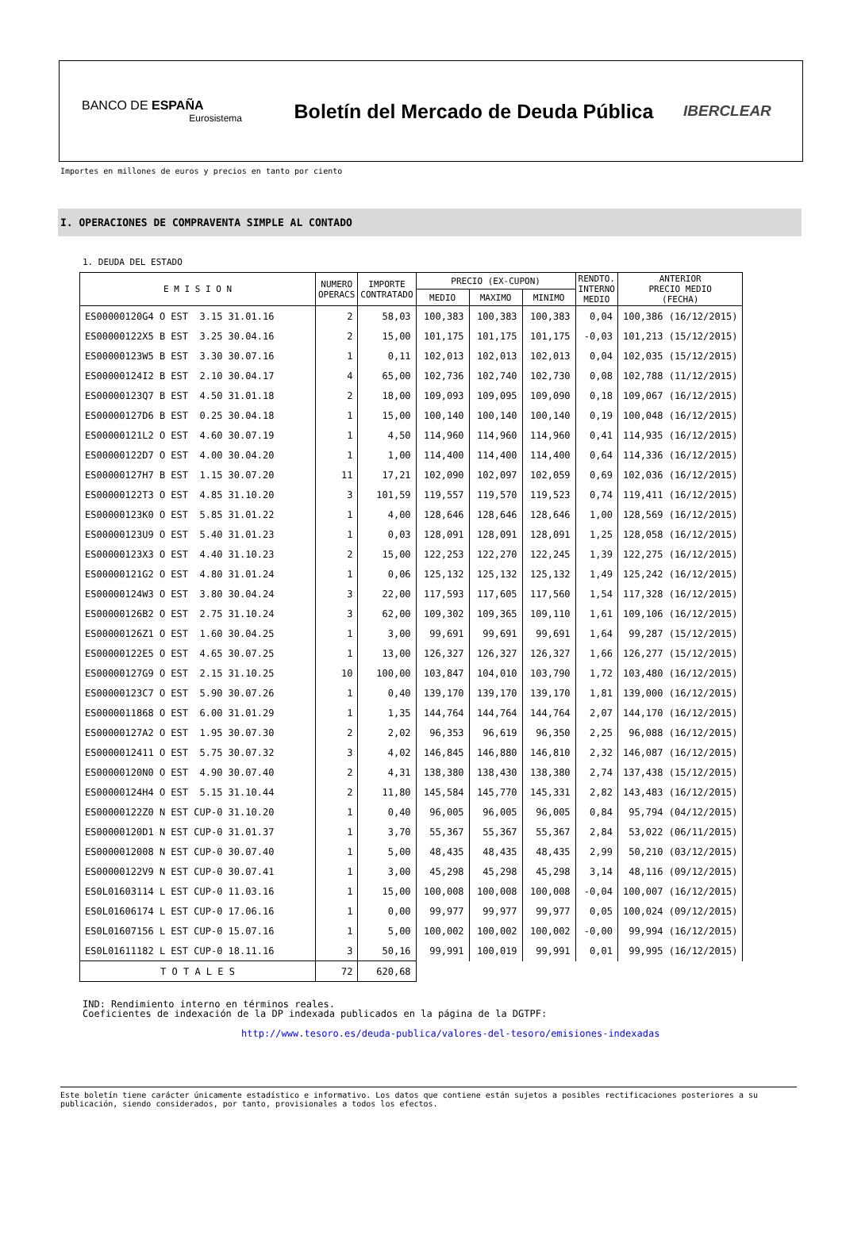BANCO DE ESPAÑA
Eurosistema
Boletín del Mercado de Deuda Pública
IBERCLEAR
Importes en millones de euros y precios en tanto por ciento
I. OPERACIONES DE COMPRAVENTA SIMPLE AL CONTADO
1. DEUDA DEL ESTADO
| E M I S I O N | NUMERO OPERACS | IMPORTE CONTRATADO | PRECIO (EX-CUPON) | | | RENDTO. INTERNO MEDIO | ANTERIOR PRECIO MEDIO (FECHA) |
| --- | --- | --- | --- | --- | --- | --- | --- |
| | | | MEDIO | MAXIMO | MINIMO | | |
| ES00000120G4 O EST 3.15 31.01.16 | 2 | 58,03 | 100,383 | 100,383 | 100,383 | 0,04 | 100,386 (16/12/2015) |
| ES00000122X5 B EST 3.25 30.04.16 | 2 | 15,00 | 101,175 | 101,175 | 101,175 | -0,03 | 101,213 (15/12/2015) |
| ES00000123W5 B EST 3.30 30.07.16 | 1 | 0,11 | 102,013 | 102,013 | 102,013 | 0,04 | 102,035 (15/12/2015) |
| ES00000124I2 B EST 2.10 30.04.17 | 4 | 65,00 | 102,736 | 102,740 | 102,730 | 0,08 | 102,788 (11/12/2015) |
| ES00000123Q7 B EST 4.50 31.01.18 | 2 | 18,00 | 109,093 | 109,095 | 109,090 | 0,18 | 109,067 (16/12/2015) |
| ES00000127D6 B EST 0.25 30.04.18 | 1 | 15,00 | 100,140 | 100,140 | 100,140 | 0,19 | 100,048 (16/12/2015) |
| ES00000121L2 O EST 4.60 30.07.19 | 1 | 4,50 | 114,960 | 114,960 | 114,960 | 0,41 | 114,935 (16/12/2015) |
| ES00000122D7 O EST 4.00 30.04.20 | 1 | 1,00 | 114,400 | 114,400 | 114,400 | 0,64 | 114,336 (16/12/2015) |
| ES00000127H7 B EST 1.15 30.07.20 | 11 | 17,21 | 102,090 | 102,097 | 102,059 | 0,69 | 102,036 (16/12/2015) |
| ES00000122T3 O EST 4.85 31.10.20 | 3 | 101,59 | 119,557 | 119,570 | 119,523 | 0,74 | 119,411 (16/12/2015) |
| ES00000123K0 O EST 5.85 31.01.22 | 1 | 4,00 | 128,646 | 128,646 | 128,646 | 1,00 | 128,569 (16/12/2015) |
| ES00000123U9 O EST 5.40 31.01.23 | 1 | 0,03 | 128,091 | 128,091 | 128,091 | 1,25 | 128,058 (16/12/2015) |
| ES00000123X3 O EST 4.40 31.10.23 | 2 | 15,00 | 122,253 | 122,270 | 122,245 | 1,39 | 122,275 (16/12/2015) |
| ES00000121G2 O EST 4.80 31.01.24 | 1 | 0,06 | 125,132 | 125,132 | 125,132 | 1,49 | 125,242 (16/12/2015) |
| ES00000124W3 O EST 3.80 30.04.24 | 3 | 22,00 | 117,593 | 117,605 | 117,560 | 1,54 | 117,328 (16/12/2015) |
| ES00000126B2 O EST 2.75 31.10.24 | 3 | 62,00 | 109,302 | 109,365 | 109,110 | 1,61 | 109,106 (16/12/2015) |
| ES00000126Z1 O EST 1.60 30.04.25 | 1 | 3,00 | 99,691 | 99,691 | 99,691 | 1,64 | 99,287 (15/12/2015) |
| ES00000122E5 O EST 4.65 30.07.25 | 1 | 13,00 | 126,327 | 126,327 | 126,327 | 1,66 | 126,277 (15/12/2015) |
| ES00000127G9 O EST 2.15 31.10.25 | 10 | 100,00 | 103,847 | 104,010 | 103,790 | 1,72 | 103,480 (16/12/2015) |
| ES00000123C7 O EST 5.90 30.07.26 | 1 | 0,40 | 139,170 | 139,170 | 139,170 | 1,81 | 139,000 (16/12/2015) |
| ES0000011868 O EST 6.00 31.01.29 | 1 | 1,35 | 144,764 | 144,764 | 144,764 | 2,07 | 144,170 (16/12/2015) |
| ES00000127A2 O EST 1.95 30.07.30 | 2 | 2,02 | 96,353 | 96,619 | 96,350 | 2,25 | 96,088 (16/12/2015) |
| ES0000012411 O EST 5.75 30.07.32 | 3 | 4,02 | 146,845 | 146,880 | 146,810 | 2,32 | 146,087 (16/12/2015) |
| ES00000120N0 O EST 4.90 30.07.40 | 2 | 4,31 | 138,380 | 138,430 | 138,380 | 2,74 | 137,438 (15/12/2015) |
| ES00000124H4 O EST 5.15 31.10.44 | 2 | 11,80 | 145,584 | 145,770 | 145,331 | 2,82 | 143,483 (16/12/2015) |
| ES00000122Z0 N EST CUP-0 31.10.20 | 1 | 0,40 | 96,005 | 96,005 | 96,005 | 0,84 | 95,794 (04/12/2015) |
| ES00000120D1 N EST CUP-0 31.01.37 | 1 | 3,70 | 55,367 | 55,367 | 55,367 | 2,84 | 53,022 (06/11/2015) |
| ES0000012008 N EST CUP-0 30.07.40 | 1 | 5,00 | 48,435 | 48,435 | 48,435 | 2,99 | 50,210 (03/12/2015) |
| ES00000122V9 N EST CUP-0 30.07.41 | 1 | 3,00 | 45,298 | 45,298 | 45,298 | 3,14 | 48,116 (09/12/2015) |
| ES0L01603114 L EST CUP-0 11.03.16 | 1 | 15,00 | 100,008 | 100,008 | 100,008 | -0,04 | 100,007 (16/12/2015) |
| ES0L01606174 L EST CUP-0 17.06.16 | 1 | 0,00 | 99,977 | 99,977 | 99,977 | 0,05 | 100,024 (09/12/2015) |
| ES0L01607156 L EST CUP-0 15.07.16 | 1 | 5,00 | 100,002 | 100,002 | 100,002 | -0,00 | 99,994 (16/12/2015) |
| ES0L01611182 L EST CUP-0 18.11.16 | 3 | 50,16 | 99,991 | 100,019 | 99,991 | 0,01 | 99,995 (16/12/2015) |
| T O T A L E S | 72 | 620,68 | | | | | |
IND: Rendimiento interno en términos reales.
Coeficientes de indexación de la DP indexada publicados en la página de la DGTPF:
http://www.tesoro.es/deuda-publica/valores-del-tesoro/emisiones-indexadas
Este boletín tiene carácter únicamente estadístico e informativo. Los datos que contiene están sujetos a posibles rectificaciones posteriores a su publicación, siendo considerados, por tanto, provisionales a todos los efectos.